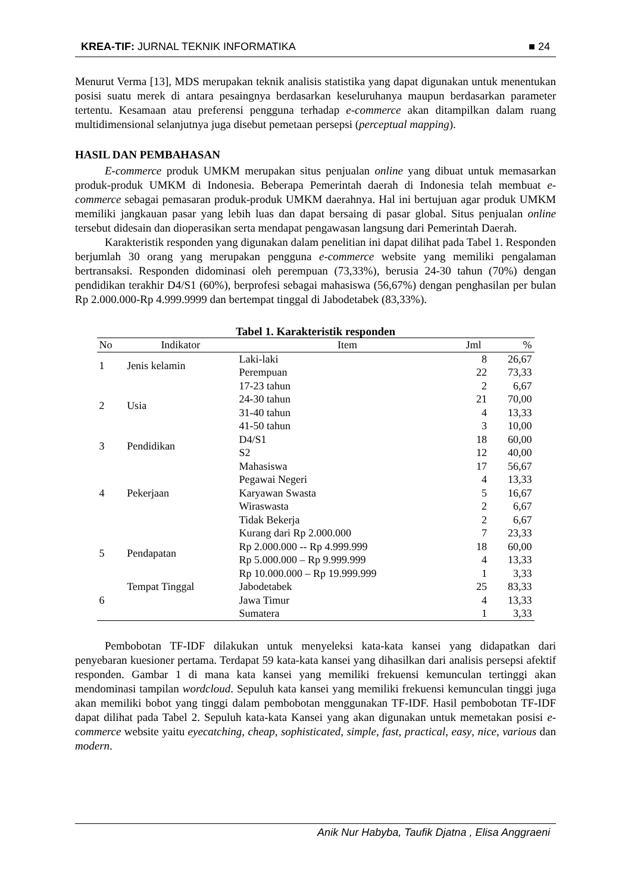KREA-TIF: JURNAL TEKNIK INFORMATIKA ■ 24
Menurut Verma [13], MDS merupakan teknik analisis statistika yang dapat digunakan untuk menentukan posisi suatu merek di antara pesaingnya berdasarkan keseluruhanya maupun berdasarkan parameter tertentu. Kesamaan atau preferensi pengguna terhadap e-commerce akan ditampilkan dalam ruang multidimensional selanjutnya juga disebut pemetaan persepsi (perceptual mapping).
HASIL DAN PEMBAHASAN
E-commerce produk UMKM merupakan situs penjualan online yang dibuat untuk memasarkan produk-produk UMKM di Indonesia. Beberapa Pemerintah daerah di Indonesia telah membuat e-commerce sebagai pemasaran produk-produk UMKM daerahnya. Hal ini bertujuan agar produk UMKM memiliki jangkauan pasar yang lebih luas dan dapat bersaing di pasar global. Situs penjualan online tersebut didesain dan dioperasikan serta mendapat pengawasan langsung dari Pemerintah Daerah.
Karakteristik responden yang digunakan dalam penelitian ini dapat dilihat pada Tabel 1. Responden berjumlah 30 orang yang merupakan pengguna e-commerce website yang memiliki pengalaman bertransaksi. Responden didominasi oleh perempuan (73,33%), berusia 24-30 tahun (70%) dengan pendidikan terakhir D4/S1 (60%), berprofesi sebagai mahasiswa (56,67%) dengan penghasilan per bulan Rp 2.000.000-Rp 4.999.9999 dan bertempat tinggal di Jabodetabek (83,33%).
Tabel 1. Karakteristik responden
| No | Indikator | Item | Jml | % |
| --- | --- | --- | --- | --- |
| 1 | Jenis kelamin | Laki-laki | 8 | 26,67 |
| | | Perempuan | 22 | 73,33 |
| 2 | Usia | 17-23 tahun | 2 | 6,67 |
| | | 24-30 tahun | 21 | 70,00 |
| | | 31-40 tahun | 4 | 13,33 |
| | | 41-50 tahun | 3 | 10,00 |
| 3 | Pendidikan | D4/S1 | 18 | 60,00 |
| | | S2 | 12 | 40,00 |
| 4 | Pekerjaan | Mahasiswa | 17 | 56,67 |
| | | Pegawai Negeri | 4 | 13,33 |
| | | Karyawan Swasta | 5 | 16,67 |
| | | Wiraswasta | 2 | 6,67 |
| | | Tidak Bekerja | 2 | 6,67 |
| 5 | Pendapatan | Kurang dari Rp 2.000.000 | 7 | 23,33 |
| | | Rp 2.000.000 -- Rp 4.999.999 | 18 | 60,00 |
| | | Rp 5.000.000 – Rp 9.999.999 | 4 | 13,33 |
| | | Rp 10.000.000 – Rp 19.999.999 | 1 | 3,33 |
| 6 | Tempat Tinggal | Jabodetabek | 25 | 83,33 |
| | | Jawa Timur | 4 | 13,33 |
| | | Sumatera | 1 | 3,33 |
Pembobotan TF-IDF dilakukan untuk menyeleksi kata-kata kansei yang didapatkan dari penyebaran kuesioner pertama. Terdapat 59 kata-kata kansei yang dihasilkan dari analisis persepsi afektif responden. Gambar 1 di mana kata kansei yang memiliki frekuensi kemunculan tertinggi akan mendominasi tampilan wordcloud. Sepuluh kata kansei yang memiliki frekuensi kemunculan tinggi juga akan memiliki bobot yang tinggi dalam pembobotan menggunakan TF-IDF. Hasil pembobotan TF-IDF dapat dilihat pada Tabel 2. Sepuluh kata-kata Kansei yang akan digunakan untuk memetakan posisi e-commerce website yaitu eyecatching, cheap, sophisticated, simple, fast, practical, easy, nice, various dan modern.
Anik Nur Habyba, Taufik Djatna , Elisa Anggraeni